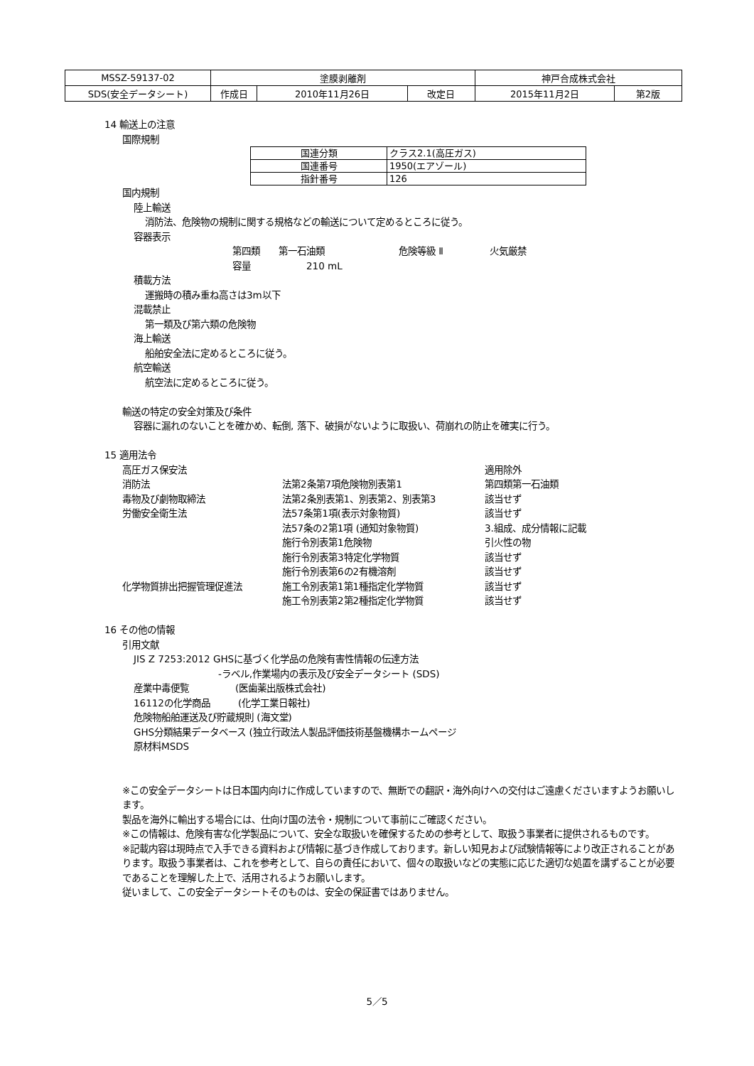| MSSZ-59137-02 | 塗膜剥離剤 | | | 神戸合成株式会社 | |
| SDS(安全データシート) | 作成日 | 2010年11月26日 | 改定日 | 2015年11月2日 | 第2版 |
14 輸送上の注意
国際規制
| 国連分類 | クラス2.1(高圧ガス) |
| 国連番号 | 1950(エアゾール) |
| 指針番号 | 126 |
国内規制
陸上輸送
消防法、危険物の規制に関する規格などの輸送について定めるところに従う。
容器表示
第四類　　第一石油類　　　　　　　　危険等級 Ⅱ　　　　　火気厳禁
容量　　　　　　210 mL
積載方法
運搬時の積み重ね高さは3m以下
混載禁止
第一類及び第六類の危険物
海上輸送
船舶安全法に定めるところに従う。
航空輸送
航空法に定めるところに従う。
輸送の特定の安全対策及び条件
容器に漏れのないことを確かめ、転倒, 落下、破損がないように取扱い、荷崩れの防止を確実に行う。
15 適用法令
| 高圧ガス保安法 | | 適用除外 |
| 消防法 | 法第2条第7項危険物別表第1 | 第四類第一石油類 |
| 毒物及び劇物取締法 | 法第2条別表第1、別表第2、別表第3 | 該当せず |
| 労働安全衛生法 | 法57条第1項(表示対象物質) | 該当せず |
| | 法57条の2第1項 (通知対象物質) | 3.組成、成分情報に記載 |
| | 施行令別表第1危険物 | 引火性の物 |
| | 施行令別表第3特定化学物質 | 該当せず |
| | 施行令別表第6の2有機溶剤 | 該当せず |
| 化学物質排出把握管理促進法 | 施工令別表第1第1種指定化学物質 | 該当せず |
| | 施工令別表第2第2種指定化学物質 | 該当せず |
16 その他の情報
引用文献
JIS Z 7253:2012 GHSに基づく化学品の危険有害性情報の伝達方法
-ラベル,作業場内の表示及び安全データシート (SDS)
産業中毒便覧　　　　　(医歯薬出版株式会社)
16112の化学商品　　　(化学工業日報社)
危険物船舶運送及び貯蔵規則 (海文堂)
GHS分類結果データベース (独立行政法人製品評価技術基盤機構ホームページ
原材料MSDS
※この安全データシートは日本国内向けに作成していますので、無断での翻訳・海外向けへの交付はご遠慮くださいますようお願いします。
製品を海外に輸出する場合には、仕向け国の法令・規制について事前にご確認ください。
※この情報は、危険有害な化学製品について、安全な取扱いを確保するための参考として、取扱う事業者に提供されるものです。
※記載内容は現時点で入手できる資料および情報に基づき作成しております。新しい知見および試験情報等により改正されることがあります。取扱う事業者は、これを参考として、自らの責任において、個々の取扱いなどの実態に応じた適切な処置を講ずることが必要であることを理解した上で、活用されるようお願いします。
従いまして、この安全データシートそのものは、安全の保証書ではありません。
5／5